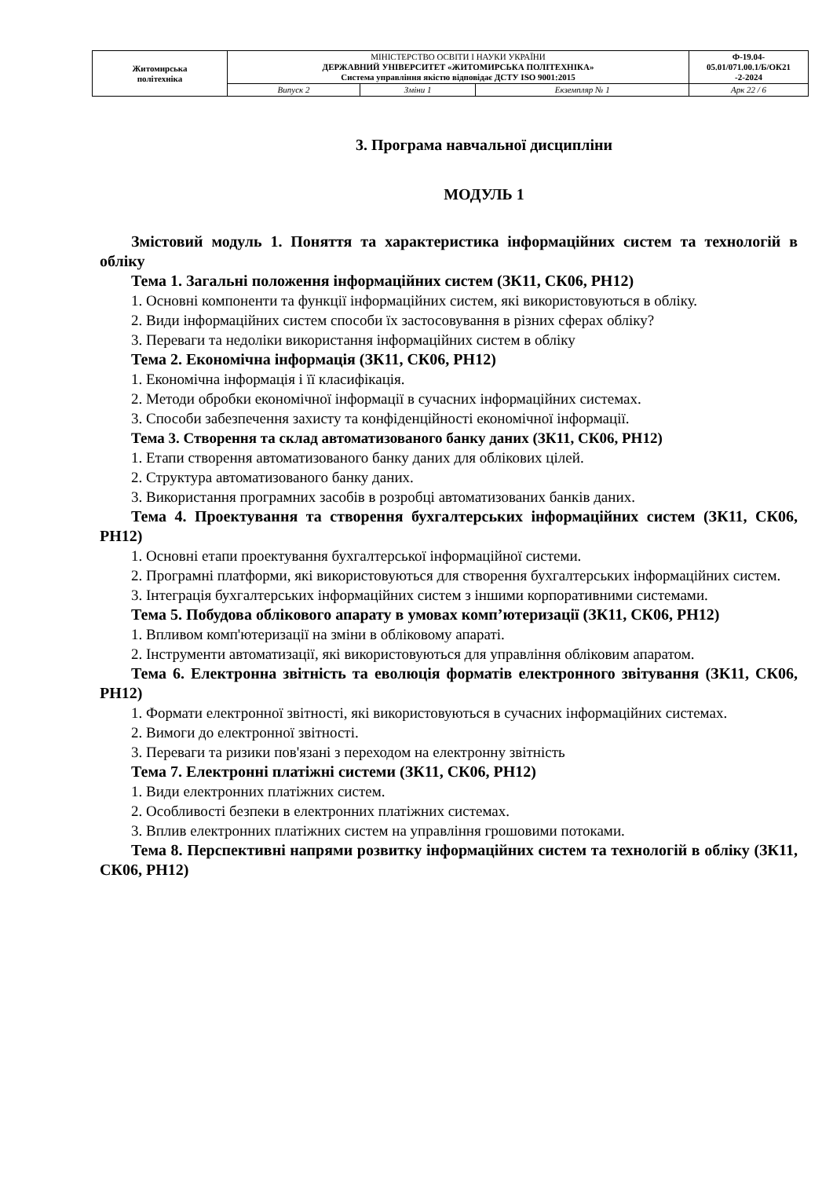| Житомирська політехніка | МІНІСТЕРСТВО ОСВІТИ І НАУКИ УКРАЇНИ ДЕРЖАВНИЙ УНІВЕРСИТЕТ «ЖИТОМИРСЬКА ПОЛІТЕХНІКА» Система управління якістю відповідає ДСТУ ISO 9001:2015 | | | Ф-19.04- 05.01/071.00.1/Б/ОК21 -2-2024 |
| | Випуск 2 | Зміни 1 | Екземпляр № 1 | Арк 22 / 6 |
3. Програма навчальної дисципліни
МОДУЛЬ 1
Змістовий модуль 1. Поняття та характеристика інформаційних систем та технологій в обліку
Тема 1. Загальні положення інформаційних систем (ЗК11, СК06, РН12)
1. Основні компоненти та функції інформаційних систем, які використовуються в обліку.
2. Види інформаційних систем способи їх застосовування в різних сферах обліку?
3. Переваги та недоліки використання інформаційних систем в обліку
Тема 2. Економічна інформація (ЗК11, СК06, РН12)
1. Економічна інформація і її класифікація.
2. Методи обробки економічної інформації в сучасних інформаційних системах.
3. Способи забезпечення захисту та конфіденційності економічної інформації.
Тема 3. Створення та склад автоматизованого банку даних (ЗК11, СК06, РН12)
1. Етапи створення автоматизованого банку даних для облікових цілей.
2. Структура автоматизованого банку даних.
3. Використання програмних засобів в розробці автоматизованих банків даних.
Тема 4. Проектування та створення бухгалтерських інформаційних систем (ЗК11, СК06, РН12)
1. Основні етапи проектування бухгалтерської інформаційної системи.
2. Програмні платформи, які використовуються для створення бухгалтерських інформаційних систем.
3. Інтеграція бухгалтерських інформаційних систем з іншими корпоративними системами.
Тема 5. Побудова облікового апарату в умовах комп’ютеризації (ЗК11, СК06, РН12)
1. Впливом комп'ютеризації на зміни в обліковому апараті.
2. Інструменти автоматизації, які використовуються для управління обліковим апаратом.
Тема 6. Електронна звітність та еволюція форматів електронного звітування (ЗК11, СК06, РН12)
1. Формати електронної звітності, які використовуються в сучасних інформаційних системах.
2. Вимоги до електронної звітності.
3. Переваги та ризики пов'язані з переходом на електронну звітність
Тема 7. Електронні платіжні системи (ЗК11, СК06, РН12)
1. Види електронних платіжних систем.
2. Особливості безпеки в електронних платіжних системах.
3. Вплив електронних платіжних систем на управління грошовими потоками.
Тема 8. Перспективні напрями розвитку інформаційних систем та технологій в обліку (ЗК11, СК06, РН12)